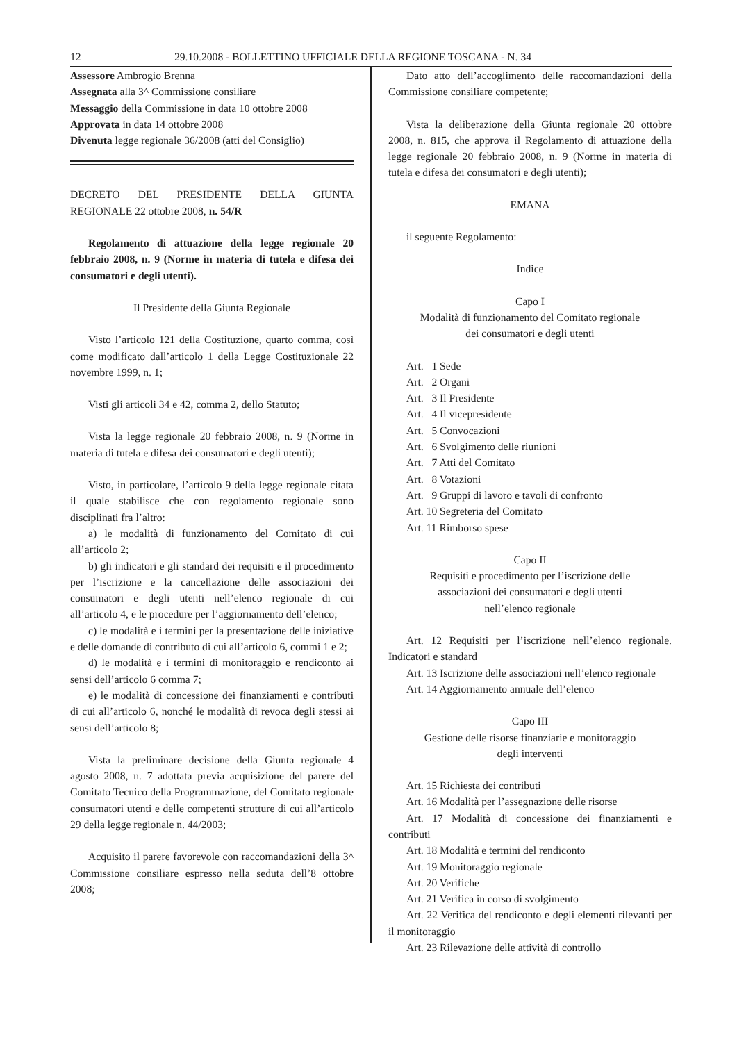12 29.10.2008 - BOLLETTINO UFFICIALE DELLA REGIONE TOSCANA - N. 34
Assessore Ambrogio Brenna
Assegnata alla 3^ Commissione consiliare
Messaggio della Commissione in data 10 ottobre 2008
Approvata in data 14 ottobre 2008
Divenuta legge regionale 36/2008 (atti del Consiglio)
DECRETO DEL PRESIDENTE DELLA GIUNTA REGIONALE 22 ottobre 2008, n. 54/R
Regolamento di attuazione della legge regionale 20 febbraio 2008, n. 9 (Norme in materia di tutela e difesa dei consumatori e degli utenti).
Il Presidente della Giunta Regionale
Visto l’articolo 121 della Costituzione, quarto comma, così come modificato dall’articolo 1 della Legge Costituzionale 22 novembre 1999, n. 1;
Visti gli articoli 34 e 42, comma 2, dello Statuto;
Vista la legge regionale 20 febbraio 2008, n. 9 (Norme in materia di tutela e difesa dei consumatori e degli utenti);
Visto, in particolare, l’articolo 9 della legge regionale citata il quale stabilisce che con regolamento regionale sono disciplinati fra l’altro:
a) le modalità di funzionamento del Comitato di cui all’articolo 2;
b) gli indicatori e gli standard dei requisiti e il procedimento per l’iscrizione e la cancellazione delle associazioni dei consumatori e degli utenti nell’elenco regionale di cui all’articolo 4, e le procedure per l’aggiornamento dell’elenco;
c) le modalità e i termini per la presentazione delle iniziative e delle domande di contributo di cui all’articolo 6, commi 1 e 2;
d) le modalità e i termini di monitoraggio e rendiconto ai sensi dell’articolo 6 comma 7;
e) le modalità di concessione dei finanziamenti e contributi di cui all’articolo 6, nonché le modalità di revoca degli stessi ai sensi dell’articolo 8;
Vista la preliminare decisione della Giunta regionale 4 agosto 2008, n. 7 adottata previa acquisizione del parere del Comitato Tecnico della Programmazione, del Comitato regionale consumatori utenti e delle competenti strutture di cui all’articolo 29 della legge regionale n. 44/2003;
Acquisito il parere favorevole con raccomandazioni della 3^ Commissione consiliare espresso nella seduta dell’8 ottobre 2008;
Dato atto dell’accoglimento delle raccomandazioni della Commissione consiliare competente;
Vista la deliberazione della Giunta regionale 20 ottobre 2008, n. 815, che approva il Regolamento di attuazione della legge regionale 20 febbraio 2008, n. 9 (Norme in materia di tutela e difesa dei consumatori e degli utenti);
EMANA
il seguente Regolamento:
Indice
Capo I
Modalità di funzionamento del Comitato regionale
dei consumatori e degli utenti
Art. 1 Sede
Art. 2 Organi
Art. 3 Il Presidente
Art. 4 Il vicepresidente
Art. 5 Convocazioni
Art. 6 Svolgimento delle riunioni
Art. 7 Atti del Comitato
Art. 8 Votazioni
Art. 9 Gruppi di lavoro e tavoli di confronto
Art. 10 Segreteria del Comitato
Art. 11 Rimborso spese
Capo II
Requisiti e procedimento per l’iscrizione delle
associazioni dei consumatori e degli utenti
nell’elenco regionale
Art. 12 Requisiti per l’iscrizione nell’elenco regionale. Indicatori e standard
Art. 13 Iscrizione delle associazioni nell’elenco regionale
Art. 14 Aggiornamento annuale dell’elenco
Capo III
Gestione delle risorse finanziarie e monitoraggio
degli interventi
Art. 15 Richiesta dei contributi
Art. 16 Modalità per l’assegnazione delle risorse
Art. 17 Modalità di concessione dei finanziamenti e contributi
Art. 18 Modalità e termini del rendiconto
Art. 19 Monitoraggio regionale
Art. 20 Verifiche
Art. 21 Verifica in corso di svolgimento
Art. 22 Verifica del rendiconto e degli elementi rilevanti per il monitoraggio
Art. 23 Rilevazione delle attività di controllo